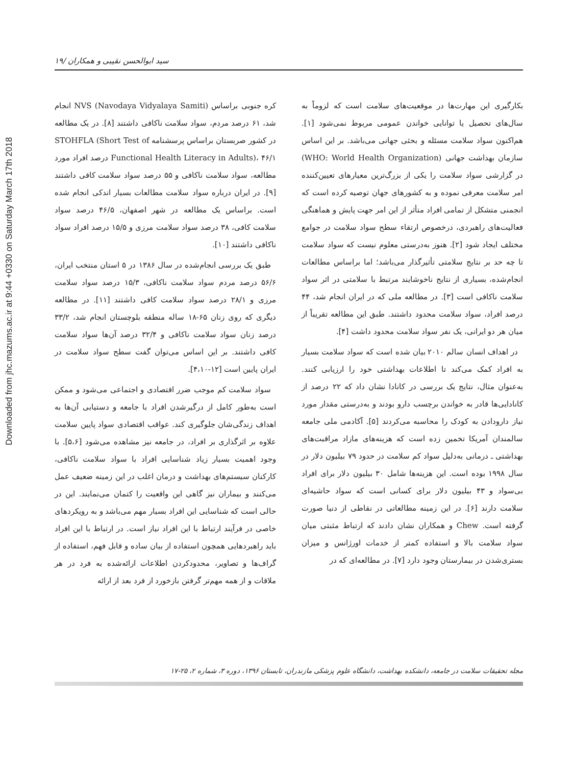Downloaded from jhc.mazums.ac.ir at 9:44 +0330 on Saturday March 17th 2018
سید ابوالحسن نقیبی و همکاران /۱۹
بکارگیری این مهارت‌ها در موقعیت‌های سلامت است که لزوماً به سال‌های تحصیل یا توانایی خواندن عمومی مربوط نمی‌شود [۱]. هم‌اکنون سواد سلامت مسئله و بحثی جهانی می‌باشد. بر این اساس سازمان بهداشت جهانی (WHO: World Health Organization) در گزارشی سواد سلامت را یکی از بزرگ‌ترین معیارهای تعیین‌کننده امر سلامت معرفی نموده و به کشورهای جهان توصیه کرده است که انجمنی متشکل از تمامی افراد متأثر از این امر جهت پایش و هماهنگی فعالیت‌های راهبردی، درخصوص ارتقاء سطح سواد سلامت در جوامع مختلف ایجاد شود [۲]. هنوز به‌درستی معلوم نیست که سواد سلامت تا چه حد بر نتایج سلامتی تأثیرگذار می‌باشد؛ اما براساس مطالعات انجام‌شده، بسیاری از نتایج ناخوشایند مرتبط با سلامتی در اثر سواد سلامت ناکافی است [۳]. در مطالعه ملی که در ایران انجام شد، ۴۴ درصد افراد، سواد سلامت محدود داشتند. طبق این مطالعه تقریباً از میان هر دو ایرانی، یک نفر سواد سلامت محدود داشت [۴].
در اهداف انسان سالم ۲۰۱۰ بیان شده است که سواد سلامت بسیار به افراد کمک می‌کند تا اطلاعات بهداشتی خود را ارزیابی کنند. به‌عنوان مثال، نتایج یک بررسی در کانادا نشان داد که ۲۲ درصد از کانادایی‌ها قادر به خواندن برچسب دارو بودند و به‌درستی مقدار مورد نیاز دارودادن به کودک را محاسبه می‌کردند [۵]. آکادمی ملی جامعه سالمندان آمریکا تخمین زده است که هزینه‌های مازاد مراقبت‌های بهداشتی ـ درمانی به‌دلیل سواد کم سلامت در حدود ۷۹ بیلیون دلار در سال ۱۹۹۸ بوده است. این هزینه‌ها شامل ۳۰ بیلیون دلار برای افراد بی‌سواد و ۴۳ بیلیون دلار برای کسانی است که سواد حاشیه‌ای سلامت دارند [۶]. در این زمینه مطالعاتی در نقاطی از دنیا صورت گرفته است. Chew و همکاران نشان دادند که ارتباط مثبتی میان سواد سلامت بالا و استفاده کمتر از خدمات اورژانس و میزان بستری‌شدن در بیمارستان وجود دارد [۷]. در مطالعه‌ای که در
کره جنوبی براساس NVS (Navodaya Vidyalaya Samiti) انجام شد، ۶۱ درصد مردم، سواد سلامت ناکافی داشتند [۸]. در یک مطالعه در کشور صربستان براساس پرسشنامه STOHFLA (Short Test of Functional Health Literacy in Adults)، ۴۶/۱ درصد افراد مورد مطالعه، سواد سلامت ناکافی و ۵۵ درصد سواد سلامت کافی داشتند [۹]. در ایران درباره سواد سلامت مطالعات بسیار اندکی انجام شده است. براساس یک مطالعه در شهر اصفهان، ۴۶/۵ درصد سواد سلامت کافی، ۳۸ درصد سواد سلامت مرزی و ۱۵/۵ درصد افراد سواد ناکافی داشتند [۱۰].
طبق یک بررسی انجام‌شده در سال ۱۳۸۶ در ۵ استان منتخب ایران، ۵۶/۶ درصد مردم سواد سلامت ناکافی، ۱۵/۳ درصد سواد سلامت مرزی و ۲۸/۱ درصد سواد سلامت کافی داشتند [۱۱]. در مطالعه دیگری که روی زنان ۶۵-۱۸ ساله منطقه بلوچستان انجام شد، ۳۳/۲ درصد زنان سواد سلامت ناکافی و ۳۲/۴ درصد آن‌ها سواد سلامت کافی داشتند. بر این اساس می‌توان گفت سطح سواد سلامت در ایران پایین است [۱۲-۴،۱۰].
سواد سلامت کم موجب ضرر اقتصادی و اجتماعی می‌شود و ممکن است به‌طور کامل از درگیرشدن افراد با جامعه و دستیابی آن‌ها به اهداف زندگی‌شان جلوگیری کند. عواقب اقتصادی سواد پایین سلامت علاوه بر اثرگذاری بر افراد، در جامعه نیز مشاهده می‌شود [۵،۶]. با وجود اهمیت بسیار زیاد شناسایی افراد با سواد سلامت ناکافی، کارکنان سیستم‌های بهداشت و درمان اغلب در این زمینه ضعیف عمل می‌کنند و بیماران نیز گاهی این واقعیت را کتمان می‌نمایند. این در حالی است که شناسایی این افراد بسیار مهم می‌باشد و به رویکردهای خاصی در فرآیند ارتباط با این افراد نیاز است. در ارتباط با این افراد باید راهبردهایی همچون استفاده از بیان ساده و قابل فهم، استفاده از گراف‌ها و تصاویر، محدودکردن اطلاعات ارائه‌شده به فرد در هر ملاقات و از همه مهم‌تر گرفتن بازخورد از فرد بعد از ارائه
مجله تحقیقات سلامت در جامعه، دانشکده بهداشت، دانشگاه علوم پزشکی مازندران، تابستان ۱۳۹۶، دوره ۳، شماره ۲، ۲۵-۱۷